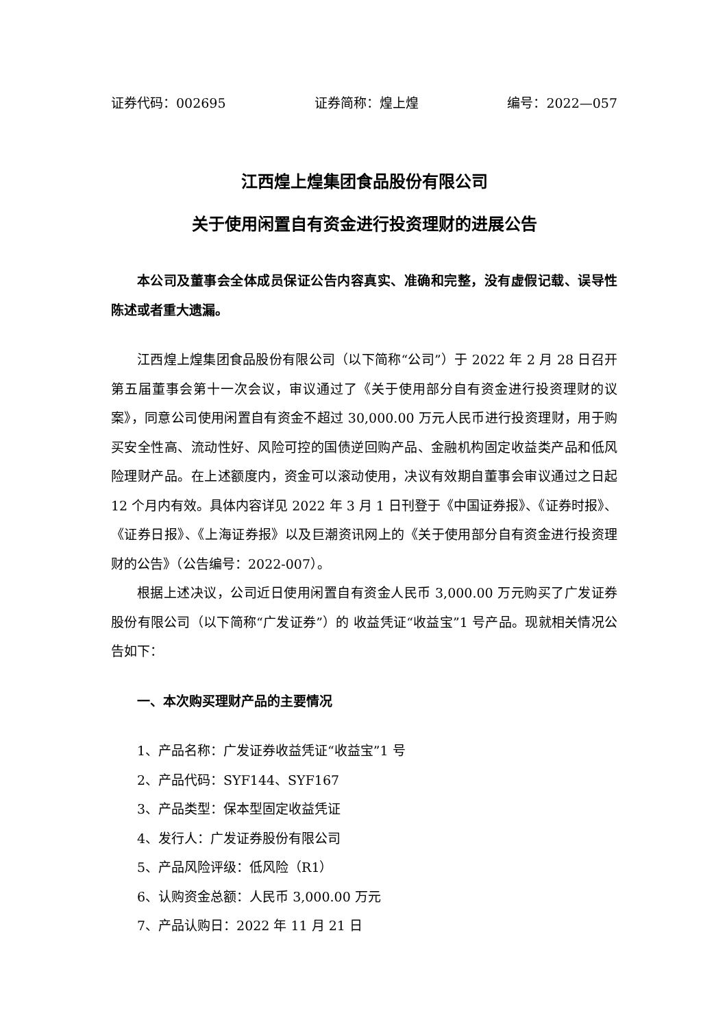证券代码：002695 证券简称：煌上煌 编号：2022—057
江西煌上煌集团食品股份有限公司
关于使用闲置自有资金进行投资理财的进展公告
本公司及董事会全体成员保证公告内容真实、准确和完整，没有虚假记载、误导性陈述或者重大遗漏。
江西煌上煌集团食品股份有限公司（以下简称“公司”）于 2022 年 2 月 28 日召开第五届董事会第十一次会议，审议通过了《关于使用部分自有资金进行投资理财的议案》，同意公司使用闲置自有资金不超过 30,000.00 万元人民币进行投资理财，用于购买安全性高、流动性好、风险可控的国债逆回购产品、金融机构固定收益类产品和低风险理财产品。在上述额度内，资金可以滚动使用，决议有效期自董事会审议通过之日起 12 个月内有效。具体内容详见 2022 年 3 月 1 日刊登于《中国证券报》、《证券时报》、《证券日报》、《上海证券报》以及巨潮资讯网上的《关于使用部分自有资金进行投资理财的公告》（公告编号：2022-007）。
根据上述决议，公司近日使用闲置自有资金人民币 3,000.00 万元购买了广发证券股份有限公司（以下简称“广发证券”）的 收益凭证“收益宝”1 号产品。现就相关情况公告如下：
一、本次购买理财产品的主要情况
1、产品名称：广发证券收益凭证“收益宝”1 号
2、产品代码：SYF144、SYF167
3、产品类型：保本型固定收益凭证
4、发行人：广发证券股份有限公司
5、产品风险评级：低风险（R1）
6、认购资金总额：人民币 3,000.00 万元
7、产品认购日：2022 年 11 月 21 日